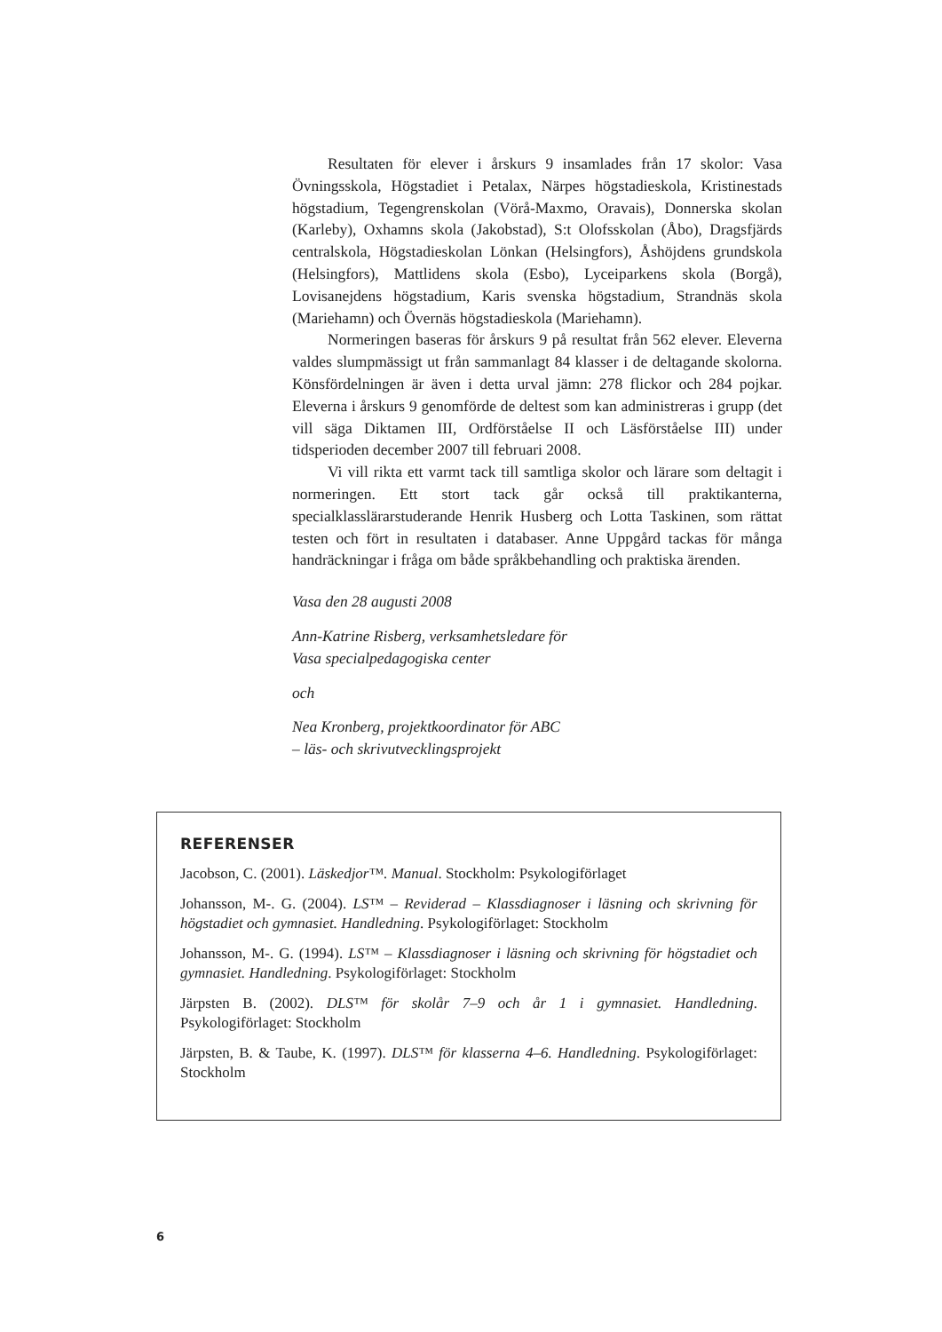Resultaten för elever i årskurs 9 insamlades från 17 skolor: Vasa Övningsskola, Högstadiet i Petalax, Närpes högstadieskola, Kristinestads högstadium, Tegengrenskolan (Vörå-Maxmo, Oravais), Donnerska skolan (Karleby), Oxhamns skola (Jakobstad), S:t Olofsskolan (Åbo), Dragsfjärds centralskola, Högstadieskolan Lönkan (Helsingfors), Åshöjdens grundskola (Helsingfors), Mattlidens skola (Esbo), Lyceiparkens skola (Borgå), Lovisanejdens högstadium, Karis svenska högstadium, Strandnäs skola (Mariehamn) och Övernäs högstadieskola (Mariehamn).
Normeringen baseras för årskurs 9 på resultat från 562 elever. Eleverna valdes slumpmässigt ut från sammanlagt 84 klasser i de delta­gande skolorna. Könsfördelningen är även i detta urval jämn: 278 flickor och 284 pojkar. Eleverna i årskurs 9 genomförde de deltest som kan administreras i grupp (det vill säga Diktamen III, Ordförståelse II och Läsförståelse III) under tidsperioden december 2007 till februari 2008.
Vi vill rikta ett varmt tack till samtliga skolor och lärare som deltagit i normeringen. Ett stort tack går också till praktikanterna, specialklasslärarstuderande Henrik Husberg och Lotta Taskinen, som rättat testen och fört in resultaten i databaser. Anne Uppgård tackas för många handräckningar i fråga om både språkbehandling och praktiska ärenden.
Vasa den 28 augusti 2008
Ann-Katrine Risberg, verksamhetsledare för
Vasa specialpedagogiska center
och
Nea Kronberg, projektkoordinator för ABC
– läs- och skrivutvecklingsprojekt
REFERENSER
Jacobson, C. (2001). Läskedjor™. Manual. Stockholm: Psykologiförlaget
Johansson, M-. G. (2004). LS™ – Reviderad – Klassdiagnoser i läsning och skrivning för högstadiet och gymnasiet. Handledning. Psykologiförlaget: Stockholm
Johansson, M-. G. (1994). LS™ – Klassdiagnoser i läsning och skrivning för högstadiet och gymnasiet. Handledning. Psykologiförlaget: Stockholm
Järpsten B. (2002). DLS™ för skolår 7–9 och år 1 i gymnasiet. Handledning. Psykologiförlaget: Stockholm
Järpsten, B. & Taube, K. (1997). DLS™ för klasserna 4–6. Handledning. Psykologiförlaget: Stockholm
6